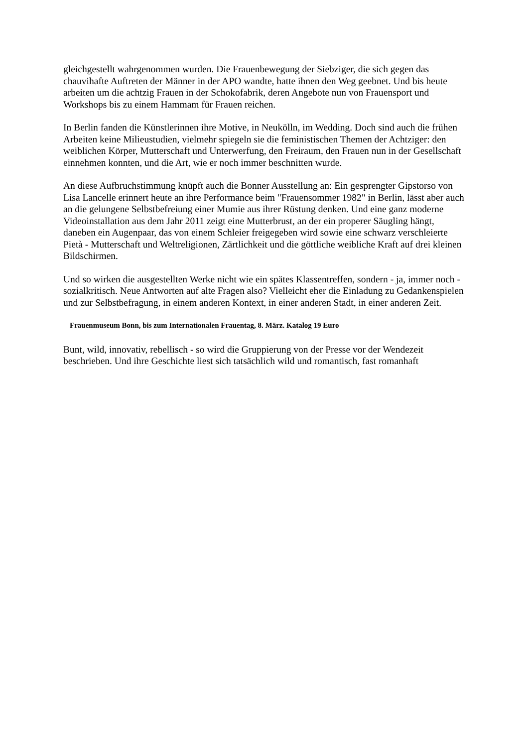gleichgestellt wahrgenommen wurden. Die Frauenbewegung der Siebziger, die sich gegen das chauvihafte Auftreten der Männer in der APO wandte, hatte ihnen den Weg geebnet. Und bis heute arbeiten um die achtzig Frauen in der Schokofabrik, deren Angebote nun von Frauensport und Workshops bis zu einem Hammam für Frauen reichen.
In Berlin fanden die Künstlerinnen ihre Motive, in Neukölln, im Wedding. Doch sind auch die frühen Arbeiten keine Milieustudien, vielmehr spiegeln sie die feministischen Themen der Achtziger: den weiblichen Körper, Mutterschaft und Unterwerfung, den Freiraum, den Frauen nun in der Gesellschaft einnehmen konnten, und die Art, wie er noch immer beschnitten wurde.
An diese Aufbruchstimmung knüpft auch die Bonner Ausstellung an: Ein gesprengter Gipstorso von Lisa Lancelle erinnert heute an ihre Performance beim "Frauensommer 1982" in Berlin, lässt aber auch an die gelungene Selbstbefreiung einer Mumie aus ihrer Rüstung denken. Und eine ganz moderne Videoinstallation aus dem Jahr 2011 zeigt eine Mutterbrust, an der ein properer Säugling hängt, daneben ein Augenpaar, das von einem Schleier freigegeben wird sowie eine schwarz verschleierte Pietà - Mutterschaft und Weltreligionen, Zärtlichkeit und die göttliche weibliche Kraft auf drei kleinen Bildschirmen.
Und so wirken die ausgestellten Werke nicht wie ein spätes Klassentreffen, sondern - ja, immer noch - sozialkritisch. Neue Antworten auf alte Fragen also? Vielleicht eher die Einladung zu Gedankenspielen und zur Selbstbefragung, in einem anderen Kontext, in einer anderen Stadt, in einer anderen Zeit.
Frauenmuseum Bonn, bis zum Internationalen Frauentag, 8. März. Katalog 19 Euro
Bunt, wild, innovativ, rebellisch - so wird die Gruppierung von der Presse vor der Wendezeit beschrieben. Und ihre Geschichte liest sich tatsächlich wild und romantisch, fast romanhaft